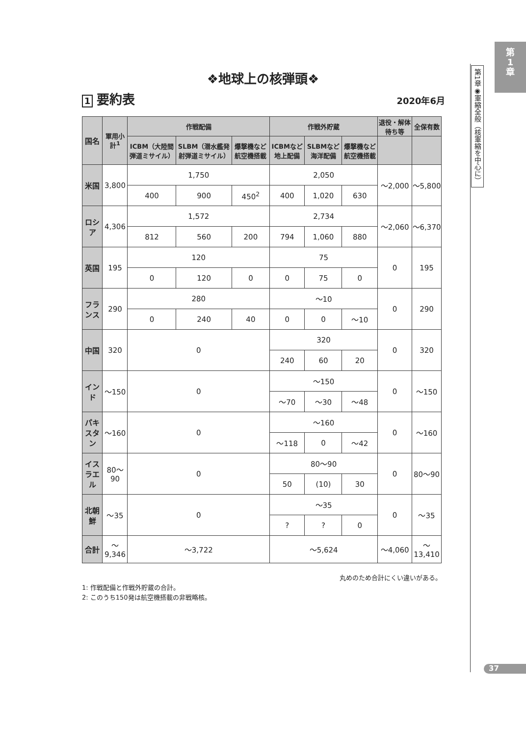第
1
章
第1章◉軍縮全般（核軍縮を中心に）
❖地球上の核弾頭❖
1 要約表 2020年6月
| 国名 | 軍用小計<sup>1</sup> | 作戦配備 | | | 作戦外貯蔵 | | | 退役・解体待ち等 | 全保有数 |
| --- | --- | --- | --- | --- | --- | --- | --- | --- | --- |
| | | ICBM（大陸間弾道ミサイル） | SLBM（潜水艦発射弾道ミサイル） | 爆撃機など航空機搭載 | ICBMなど地上配備 | SLBMなど海洋配備 | 爆撃機など航空機搭載 | | |
| 米国 | 3,800 | 1,750 | | | 2,050 | | | ～2,000 | ～5,800 |
| | | 400 | 900 | 450<sup>2</sup> | 400 | 1,020 | 630 | | |
| ロシア | 4,306 | 1,572 | | | 2,734 | | | ～2,060 | ～6,370 |
| | | 812 | 560 | 200 | 794 | 1,060 | 880 | | |
| 英国 | 195 | 120 | | | 75 | | | 0 | 195 |
| | | 0 | 120 | 0 | 0 | 75 | 0 | | |
| フランス | 290 | 280 | | | ～10 | | | 0 | 290 |
| | | 0 | 240 | 40 | 0 | 0 | ～10 | | |
| 中国 | 320 | 0 | | | 320 | | | 0 | 320 |
| | | | | | 240 | 60 | 20 | | |
| インド | ～150 | 0 | | | ～150 | | | 0 | ～150 |
| | | | | | ～70 | ～30 | ～48 | | |
| パキスタン | ～160 | 0 | | | ～160 | | | 0 | ～160 |
| | | | | | ～118 | 0 | ～42 | | |
| イスラエル | 80～90 | 0 | | | 80～90 | | | 0 | 80～90 |
| | | | | | 50 | (10) | 30 | | |
| 北朝鮮 | ～35 | 0 | | | ～35 | | | 0 | ～35 |
| | | | | | ? | ? | 0 | | |
| 合計 | ～9,346 | ～3,722 | | | ～5,624 | | | ～4,060 | ～13,410 |
丸めのため合計にくい違いがある。
1: 作戦配備と作戦外貯蔵の合計。
2: このうち150発は航空機搭載の非戦略核。
37